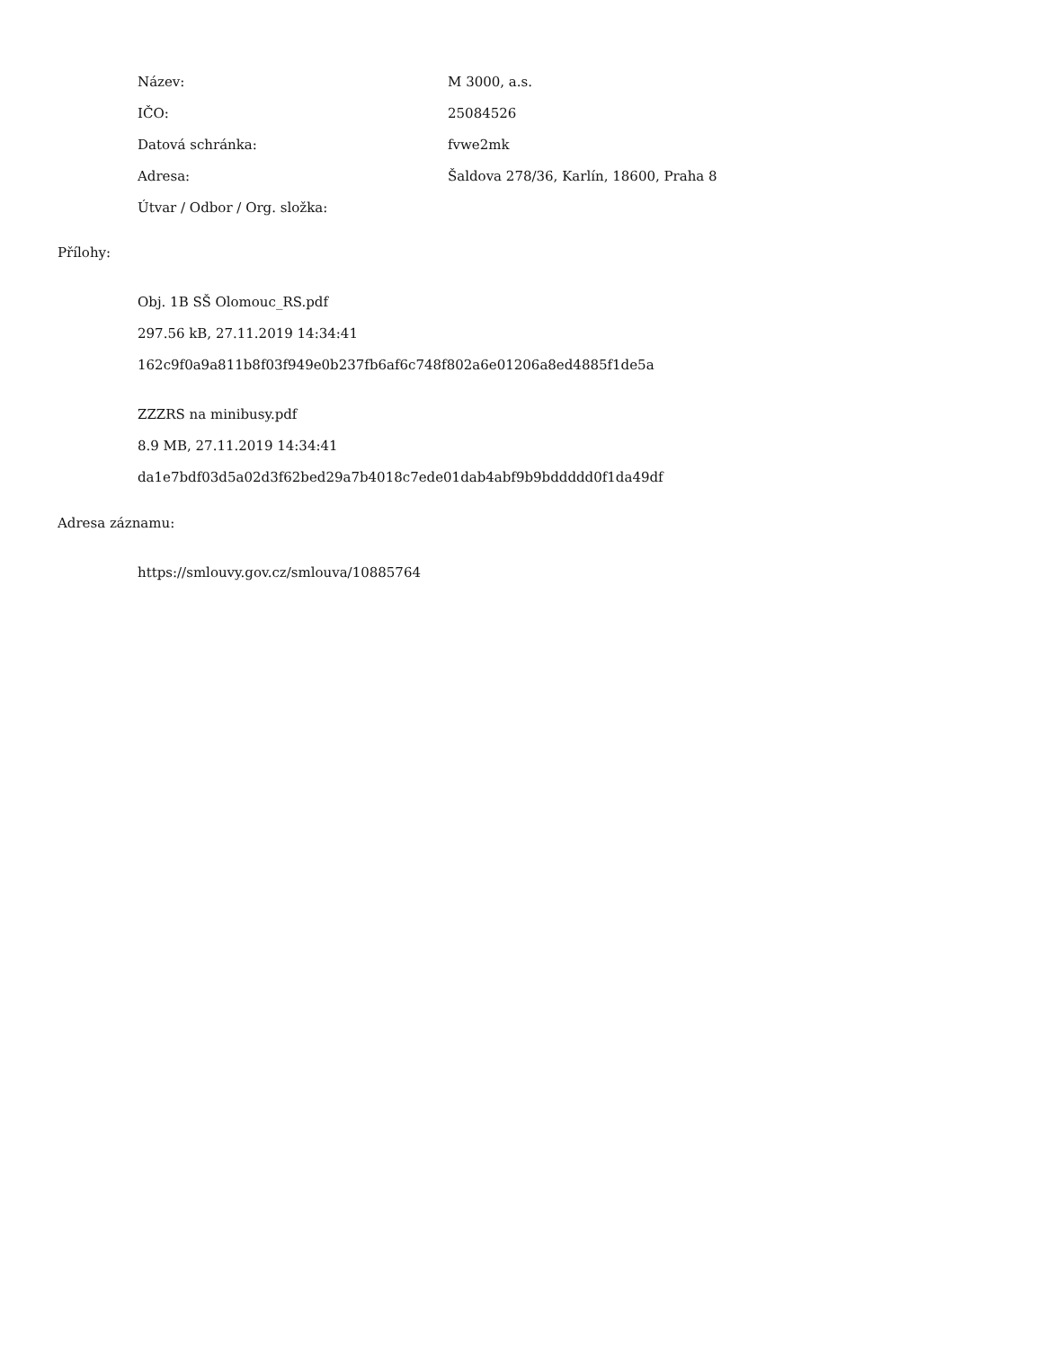Název: M 3000, a.s.
IČO: 25084526
Datová schránka: fvwe2mk
Adresa: Šaldova 278/36, Karlín, 18600, Praha 8
Útvar / Odbor / Org. složka:
Přílohy:
Obj. 1B SŠ Olomouc_RS.pdf
297.56 kB, 27.11.2019 14:34:41
162c9f0a9a811b8f03f949e0b237fb6af6c748f802a6e01206a8ed4885f1de5a
ZZZRS na minibusy.pdf
8.9 MB, 27.11.2019 14:34:41
da1e7bdf03d5a02d3f62bed29a7b4018c7ede01dab4abf9b9bddddd0f1da49df
Adresa záznamu:
https://smlouvy.gov.cz/smlouva/10885764